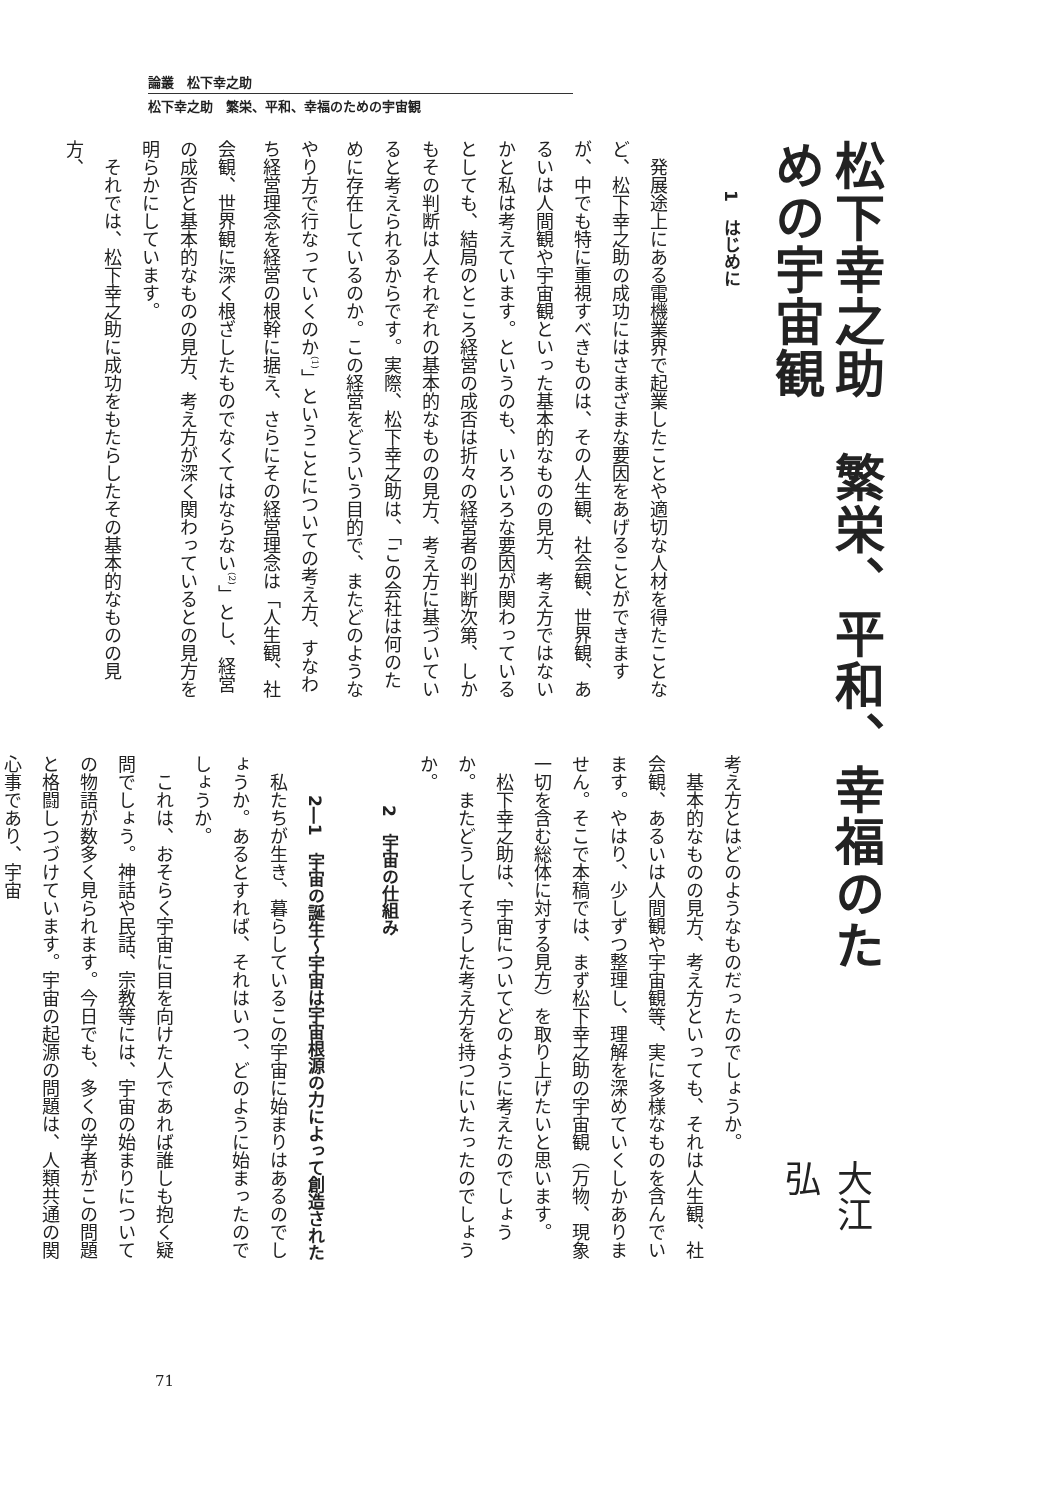論叢　松下幸之助
松下幸之助　繁栄、平和、幸福のための宇宙観
松下幸之助　繁栄、平和、幸福のための宇宙観
大江　弘
1　はじめに
発展途上にある電機業界で起業したことや適切な人材を得たことなど、松下幸之助の成功にはさまざまな要因をあげることができますが、中でも特に重視すべきものは、その人生観、社会観、世界観、あるいは人間観や宇宙観といった基本的なものの見方、考え方ではないかと私は考えています。というのも、いろいろな要因が関わっているとしても、結局のところ経営の成否は折々の経営者の判断次第、しかもその判断は人それぞれの基本的なものの見方、考え方に基づいていると考えられるからです。実際、松下幸之助は、「この会社は何のために存在しているのか。この経営をどういう目的で、またどのようなやり方で行なっていくのか<sup>(1)</sup>」ということについての考え方、すなわち経営理念を経営の根幹に据え、さらにその経営理念は「人生観、社会観、世界観に深く根ざしたものでなくてはならない<sup>(2)</sup>」とし、経営の成否と基本的なものの見方、考え方が深く関わっているとの見方を明らかにしています。
それでは、松下幸之助に成功をもたらしたその基本的なものの見方、
考え方とはどのようなものだったのでしょうか。
基本的なものの見方、考え方といっても、それは人生観、社会観、あるいは人間観や宇宙観等、実に多様なものを含んでいます。やはり、少しずつ整理し、理解を深めていくしかありません。そこで本稿では、まず松下幸之助の宇宙観（万物、現象一切を含む総体に対する見方）を取り上げたいと思います。
松下幸之助は、宇宙についてどのように考えたのでしょうか。またどうしてそうした考え方を持つにいたったのでしょうか。
2　宇宙の仕組み
2―1　宇宙の誕生～宇宙は宇宙根源の力によって創造された
私たちが生き、暮らしているこの宇宙に始まりはあるのでしょうか。あるとすれば、それはいつ、どのように始まったのでしょうか。
これは、おそらく宇宙に目を向けた人であれば誰しも抱く疑問でしょう。神話や民話、宗教等には、宇宙の始まりについての物語が数多く見られます。今日でも、多くの学者がこの問題と格闘しつづけています。宇宙の起源の問題は、人類共通の関心事であり、宇宙
71